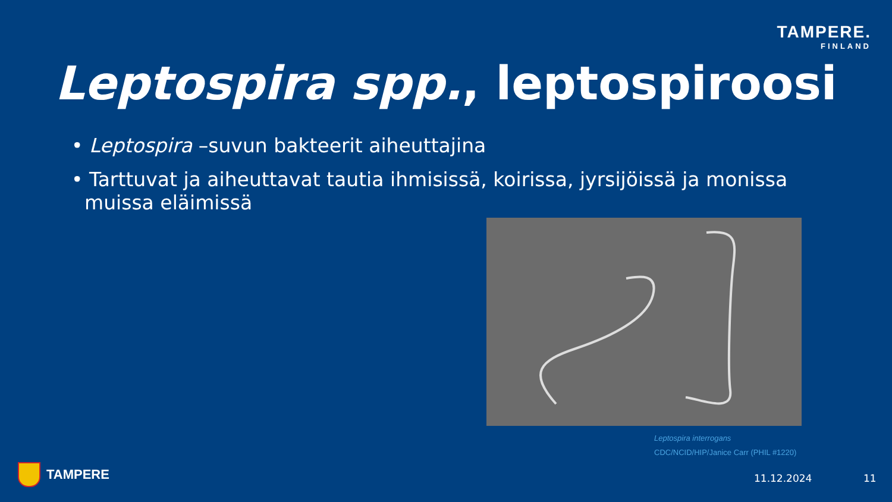TAMPERE.
FINLAND
Leptospira spp., leptospiroosi
• Leptospira –suvun bakteerit aiheuttajina
• Tarttuvat ja aiheuttavat tautia ihmisissä, koirissa, jyrsijöissä ja monissa muissa eläimissä
Leptospira interrogans
CDC/NCID/HIP/Janice Carr (PHIL #1220)
TAMPERE 11.12.2024 11